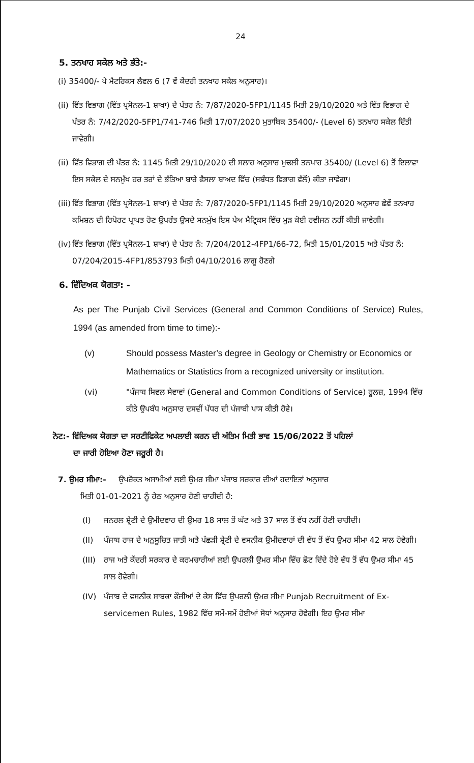24
5. ਤਨਖਾਹ ਸਕੇਲ ਅਤੇ ਭੱਤੇ:-
(i) 35400/- ਪੇ ਮੈਟਰਿਕਸ ਲੈਵਲ 6 (7 ਵੇਂ ਕੇਂਦਰੀ ਤਨਖਾਹ ਸਕੇਲ ਅਨੁਸਾਰ)।
(ii) ਵਿੱਤ ਵਿਭਾਗ (ਵਿੱਤ ਪ੍ਰਸੋਨਲ-1 ਸ਼ਾਖਾ) ਦੇ ਪੱਤਰ ਨੰ: 7/87/2020-5FP1/1145 ਮਿਤੀ 29/10/2020 ਅਤੇ ਵਿੱਤ ਵਿਭਾਗ ਦੇ ਪੱਤਰ ਨੰ: 7/42/2020-5FP1/741-746 ਮਿਤੀ 17/07/2020 ਮੁਤਾਬਿਕ 35400/- (Level 6) ਤਨਖਾਹ ਸਕੇਲ ਦਿੱਤੀ ਜਾਵੇਗੀ।
(ii) ਵਿੱਤ ਵਿਭਾਗ ਦੀ ਪੱਤਰ ਨੰ: 1145 ਮਿਤੀ 29/10/2020 ਦੀ ਸਲਾਹ ਅਨੁਸਾਰ ਮੁਢਲੀ ਤਨਖਾਹ 35400/ (Level 6) ਤੋਂ ਇਲਾਵਾ ਇਸ ਸਕੇਲ ਦੇ ਸਨਮੁੱਖ ਹਰ ਤਰਾਂ ਦੇ ਭੱਤਿਆ ਬਾਰੇ ਫੈਸਲਾ ਬਾਅਦ ਵਿੱਚ (ਸਬੰਧਤ ਵਿਭਾਗ ਵੱਲੋਂ) ਕੀਤਾ ਜਾਵੇਗਾ।
(iii) ਵਿੱਤ ਵਿਭਾਗ (ਵਿੱਤ ਪ੍ਰਸੋਨਲ-1 ਸ਼ਾਖਾ) ਦੇ ਪੱਤਰ ਨੰ: 7/87/2020-5FP1/1145 ਮਿਤੀ 29/10/2020 ਅਨੁਸਾਰ ਛੇਵੇਂ ਤਨਖਾਹ ਕਮਿਸ਼ਨ ਦੀ ਰਿਪੋਰਟ ਪ੍ਰਾਪਤ ਹੋਣ ਉਪਰੰਤ ਉਸਦੇ ਸਨਮੁੱਖ ਇਸ ਪੇਅ ਮੈਟ੍ਰਿਕਸ ਵਿੱਚ ਮੁੜ ਕੋਈ ਰਵੀਜਨ ਨਹੀਂ ਕੀਤੀ ਜਾਵੇਗੀ।
(iv) ਵਿੱਤ ਵਿਭਾਗ (ਵਿੱਤ ਪ੍ਰਸੋਨਲ-1 ਸ਼ਾਖਾ) ਦੇ ਪੱਤਰ ਨੰ: 7/204/2012-4FP1/66-72, ਮਿਤੀ 15/01/2015 ਅਤੇ ਪੱਤਰ ਨੰ: 07/204/2015-4FP1/853793 ਮਿਤੀ 04/10/2016 ਲਾਗੂ ਹੋਣਗੇ
6. ਵਿੱਦਿਅਕ ਯੋਗਤਾ: -
As per The Punjab Civil Services (General and Common Conditions of Service) Rules, 1994 (as amended from time to time):-
(v) Should possess Master’s degree in Geology or Chemistry or Economics or Mathematics or Statistics from a recognized university or institution.
(vi) "ਪੰਜਾਬ ਸਿਵਲ ਸੇਵਾਵਾਂ (General and Common Conditions of Service) ਰੂਲਜ਼, 1994 ਵਿੱਚ ਕੀਤੇ ਉਪਬੰਧ ਅਨੁਸਾਰ ਦਸਵੀਂ ਪੱਧਰ ਦੀ ਪੰਜਾਬੀ ਪਾਸ ਕੀਤੀ ਹੋਵੇ।
ਨੋਟ:- ਵਿੱਦਿਅਕ ਯੋਗਤਾ ਦਾ ਸਰਟੀਫਿਕੇਟ ਅਪਲਾਈ ਕਰਨ ਦੀ ਅੰਤਿਮ ਮਿਤੀ ਭਾਵ 15/06/2022 ਤੋਂ ਪਹਿਲਾਂ
ਦਾ ਜਾਰੀ ਹੋਇਆ ਹੋਣਾ ਜਰੂਰੀ ਹੈ।
7. ਉਮਰ ਸੀਮਾ:- ਉਪਰੋਕਤ ਅਸਾਮੀਆਂ ਲਈ ਉਮਰ ਸੀਮਾ ਪੰਜਾਬ ਸਰਕਾਰ ਦੀਆਂ ਹਦਾਇਤਾਂ ਅਨੁਸਾਰ
ਮਿਤੀ 01-01-2021 ਨੂੰ ਹੇਠ ਅਨੁਸਾਰ ਹੋਣੀ ਚਾਹੀਦੀ ਹੈ:
(I) ਜਨਰਲ ਸ਼੍ਰੇਣੀ ਦੇ ਉਮੀਦਵਾਰ ਦੀ ਉਮਰ 18 ਸਾਲ ਤੋਂ ਘੱਟ ਅਤੇ 37 ਸਾਲ ਤੋਂ ਵੱਧ ਨਹੀਂ ਹੋਣੀ ਚਾਹੀਦੀ।
(II) ਪੰਜਾਬ ਰਾਜ ਦੇ ਅਨੁਸੂਚਿਤ ਜਾਤੀ ਅਤੇ ਪੱਛੜੀ ਸ਼੍ਰੇਣੀ ਦੇ ਵਸਨੀਕ ਉਮੀਦਵਾਰਾਂ ਦੀ ਵੱਧ ਤੋਂ ਵੱਧ ਉਮਰ ਸੀਮਾ 42 ਸਾਲ ਹੋਵੇਗੀ।
(III) ਰਾਜ ਅਤੇ ਕੇਂਦਰੀ ਸਰਕਾਰ ਦੇ ਕਰਮਚਾਰੀਆਂ ਲਈ ਉਪਰਲੀ ਉਮਰ ਸੀਮਾ ਵਿੱਚ ਛੋਟ ਦਿੰਦੇ ਹੋਏ ਵੱਧ ਤੋਂ ਵੱਧ ਉਮਰ ਸੀਮਾ 45 ਸਾਲ ਹੋਵੇਗੀ।
(IV) ਪੰਜਾਬ ਦੇ ਵਸਨੀਕ ਸਾਬਕਾ ਫੌਜੀਆਂ ਦੇ ਕੇਸ ਵਿੱਚ ਉਪਰਲੀ ਉਮਰ ਸੀਮਾ Punjab Recruitment of Ex-servicemen Rules, 1982 ਵਿੱਚ ਸਮੇਂ-ਸਮੇਂ ਹੋਈਆਂ ਸੋਧਾਂ ਅਨੁਸਾਰ ਹੋਵੇਗੀ। ਇਹ ਉਮਰ ਸੀਮਾ